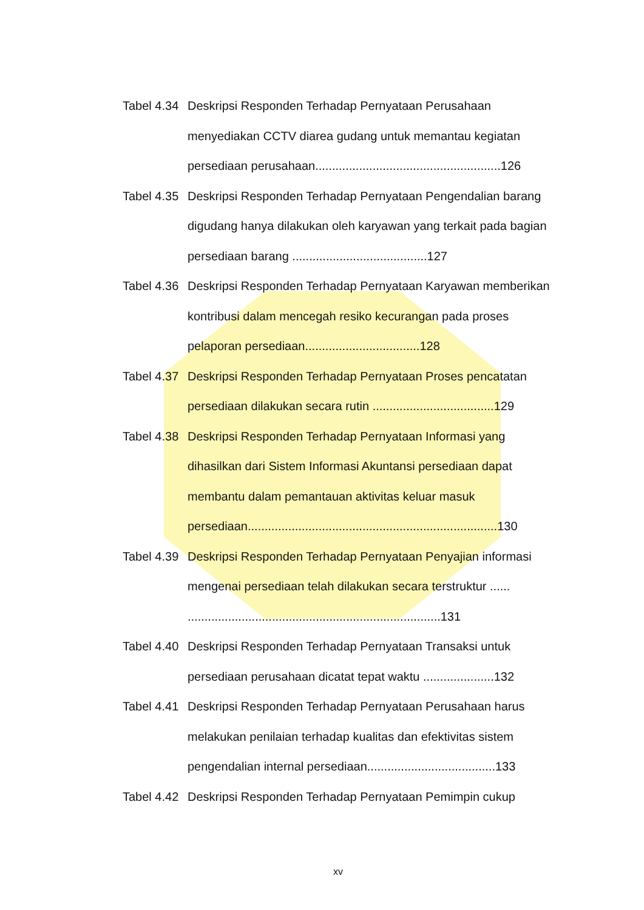Tabel 4.34
Deskripsi Responden Terhadap Pernyataan Perusahaan menyediakan CCTV diarea gudang untuk memantau kegiatan persediaan perusahaan.......................................................126
Tabel 4.35
Deskripsi Responden Terhadap Pernyataan Pengendalian barang digudang hanya dilakukan oleh karyawan yang terkait pada bagian persediaan barang ........................................127
Tabel 4.36
Deskripsi Responden Terhadap Pernyataan Karyawan memberikan kontribusi dalam mencegah resiko kecurangan pada proses pelaporan persediaan..................................128
Tabel 4.37
Deskripsi Responden Terhadap Pernyataan Proses pencatatan persediaan dilakukan secara rutin ....................................129
Tabel 4.38
Deskripsi Responden Terhadap Pernyataan Informasi yang dihasilkan dari Sistem Informasi Akuntansi persediaan dapat membantu dalam pemantauan aktivitas keluar masuk persediaan..........................................................................130
Tabel 4.39
Deskripsi Responden Terhadap Pernyataan Penyajian informasi mengenai persediaan telah dilakukan secara terstruktur ...... ...........................................................................131
Tabel 4.40
Deskripsi Responden Terhadap Pernyataan Transaksi untuk persediaan perusahaan dicatat tepat waktu .....................132
Tabel 4.41
Deskripsi Responden Terhadap Pernyataan Perusahaan harus melakukan penilaian terhadap kualitas dan efektivitas sistem pengendalian internal persediaan......................................133
Tabel 4.42
Deskripsi Responden Terhadap Pernyataan Pemimpin cukup
xv